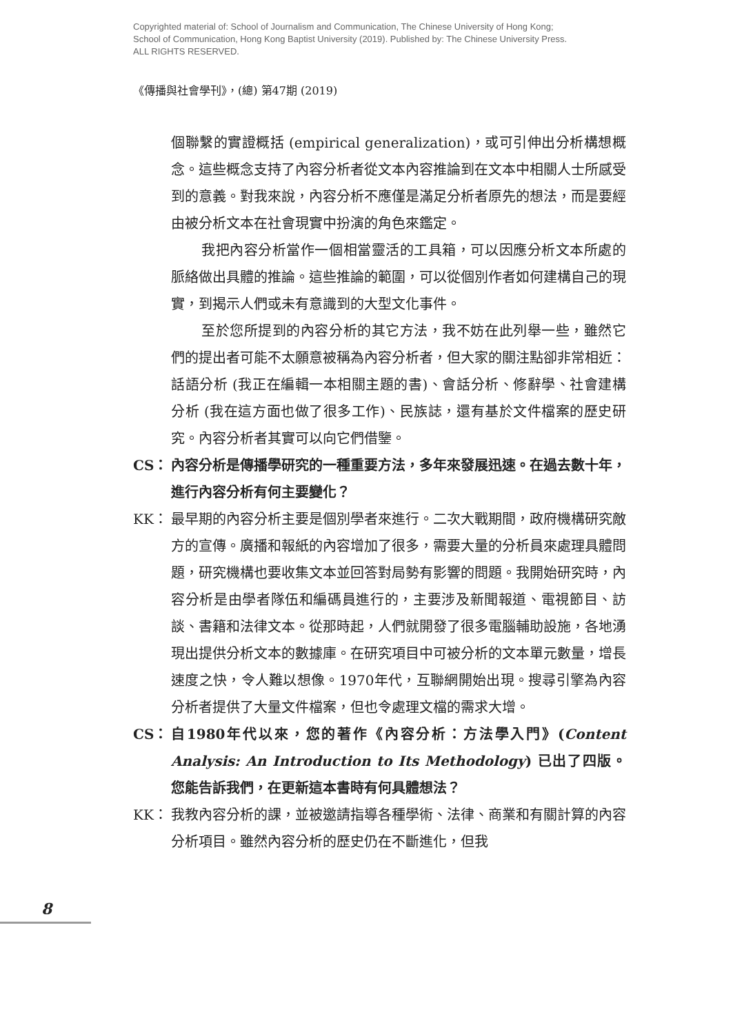Copyrighted material of: School of Journalism and Communication, The Chinese University of Hong Kong;
School of Communication, Hong Kong Baptist University (2019). Published by: The Chinese University Press.
ALL RIGHTS RESERVED.
《傳播與社會學刊》，(總) 第47期 (2019)
個聯繫的實證概括 (empirical generalization)，或可引伸出分析構想概念。這些概念支持了內容分析者從文本內容推論到在文本中相關人士所感受到的意義。對我來說，內容分析不應僅是滿足分析者原先的想法，而是要經由被分析文本在社會現實中扮演的角色來鑑定。
我把內容分析當作一個相當靈活的工具箱，可以因應分析文本所處的脈絡做出具體的推論。這些推論的範圍，可以從個別作者如何建構自己的現實，到揭示人們或未有意識到的大型文化事件。
至於您所提到的內容分析的其它方法，我不妨在此列舉一些，雖然它們的提出者可能不太願意被稱為內容分析者，但大家的關注點卻非常相近：話語分析 (我正在編輯一本相關主題的書)、會話分析、修辭學、社會建構分析 (我在這方面也做了很多工作)、民族誌，還有基於文件檔案的歷史研究。內容分析者其實可以向它們借鑒。
CS： 內容分析是傳播學研究的一種重要方法，多年來發展迅速。在過去數十年，進行內容分析有何主要變化？
KK： 最早期的內容分析主要是個別學者來進行。二次大戰期間，政府機構研究敵方的宣傳。廣播和報紙的內容增加了很多，需要大量的分析員來處理具體問題，研究機構也要收集文本並回答對局勢有影響的問題。我開始研究時，內容分析是由學者隊伍和編碼員進行的，主要涉及新聞報道、電視節目、訪談、書籍和法律文本。從那時起，人們就開發了很多電腦輔助設施，各地湧現出提供分析文本的數據庫。在研究項目中可被分析的文本單元數量，增長速度之快，令人難以想像。1970年代，互聯網開始出現。搜尋引擎為內容分析者提供了大量文件檔案，但也令處理文檔的需求大增。
CS： 自1980年代以來，您的著作《內容分析：方法學入門》(Content Analysis: An Introduction to Its Methodology) 已出了四版。您能告訴我們，在更新這本書時有何具體想法？
KK： 我教內容分析的課，並被邀請指導各種學術、法律、商業和有關計算的內容分析項目。雖然內容分析的歷史仍在不斷進化，但我
8